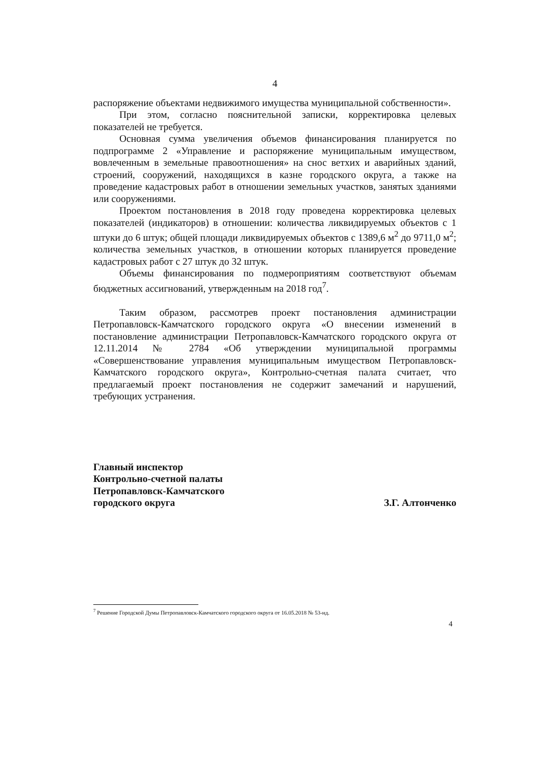4
распоряжение объектами недвижимого имущества муниципальной собственности».
При этом, согласно пояснительной записки, корректировка целевых показателей не требуется.
Основная сумма увеличения объемов финансирования планируется по подпрограмме 2 «Управление и распоряжение муниципальным имуществом, вовлеченным в земельные правоотношения» на снос ветхих и аварийных зданий, строений, сооружений, находящихся в казне городского округа, а также на проведение кадастровых работ в отношении земельных участков, занятых зданиями или сооружениями.
Проектом постановления в 2018 году проведена корректировка целевых показателей (индикаторов) в отношении: количества ликвидируемых объектов с 1 штуки до 6 штук; общей площади ликвидируемых объектов с 1389,6 м<sup>2</sup> до 9711,0 м<sup>2</sup>; количества земельных участков, в отношении которых планируется проведение кадастровых работ с 27 штук до 32 штук.
Объемы финансирования по подмероприятиям соответствуют объемам бюджетных ассигнований, утвержденным на 2018 год<sup>7</sup>.
Таким образом, рассмотрев проект постановления администрации Петропавловск-Камчатского городского округа «О внесении изменений в постановление администрации Петропавловск-Камчатского городского округа от 12.11.2014 № 2784 «Об утверждении муниципальной программы «Совершенствование управления муниципальным имуществом Петропавловск-Камчатского городского округа», Контрольно-счетная палата считает, что предлагаемый проект постановления не содержит замечаний и нарушений, требующих устранения.
Главный инспектор
Контрольно-счетной палаты
Петропавловск-Камчатского
городского округа
З.Г. Алтонченко
<sup>7</sup> Решение Городской Думы Петропавловск-Камчатского городского округа от 16.05.2018 № 53-нд.
4